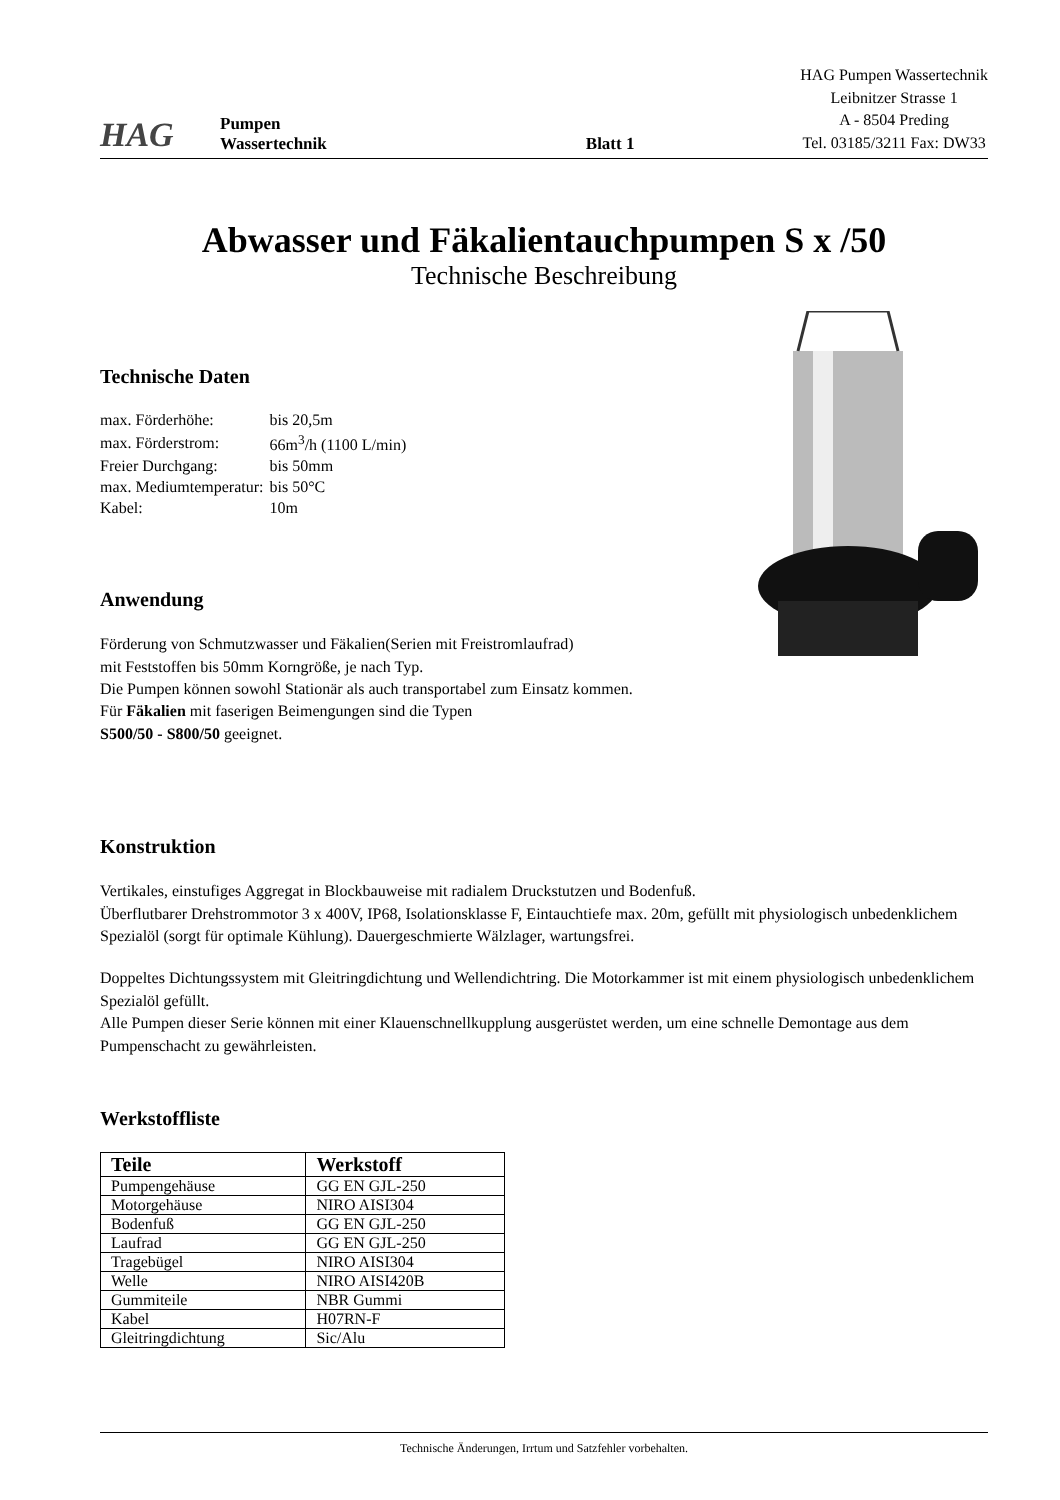HAG
Pumpen
Wassertechnik
Blatt 1
HAG Pumpen Wassertechnik
Leibnitzer Strasse 1
A - 8504 Preding
Tel. 03185/3211 Fax: DW33
Abwasser und Fäkalientauchpumpen S x /50
Technische Beschreibung
Technische Daten
| max. Förderhöhe: | bis 20,5m |
| max. Förderstrom: | 66m<sup>3</sup>/h (1100 L/min) |
| Freier Durchgang: | bis 50mm |
| max. Mediumtemperatur: | bis 50°C |
| Kabel: | 10m |
Anwendung
Förderung von Schmutzwasser und Fäkalien(Serien mit Freistromlaufrad)
mit Feststoffen bis 50mm Korngröße, je nach Typ.
Die Pumpen können sowohl Stationär als auch transportabel zum Einsatz kommen.
Für Fäkalien mit faserigen Beimengungen sind die Typen
S500/50 - S800/50 geeignet.
Konstruktion
Vertikales, einstufiges Aggregat in Blockbauweise mit radialem Druckstutzen und Bodenfuß.
Überflutbarer Drehstrommotor 3 x 400V, IP68, Isolationsklasse F, Eintauchtiefe max. 20m, gefüllt mit physiologisch unbedenklichem Spezialöl (sorgt für optimale Kühlung). Dauergeschmierte Wälzlager, wartungsfrei.
Doppeltes Dichtungssystem mit Gleitringdichtung und Wellendichtring. Die Motorkammer ist mit einem physiologisch unbedenklichem Spezialöl gefüllt.
Alle Pumpen dieser Serie können mit einer Klauenschnellkupplung ausgerüstet werden, um eine schnelle Demontage aus dem Pumpenschacht zu gewährleisten.
Werkstoffliste
| Teile | Werkstoff |
| --- | --- |
| Pumpengehäuse | GG EN GJL-250 |
| Motorgehäuse | NIRO AISI304 |
| Bodenfuß | GG EN GJL-250 |
| Laufrad | GG EN GJL-250 |
| Tragebügel | NIRO AISI304 |
| Welle | NIRO AISI420B |
| Gummiteile | NBR Gummi |
| Kabel | H07RN-F |
| Gleitringdichtung | Sic/Alu |
Technische Änderungen, Irrtum und Satzfehler vorbehalten.